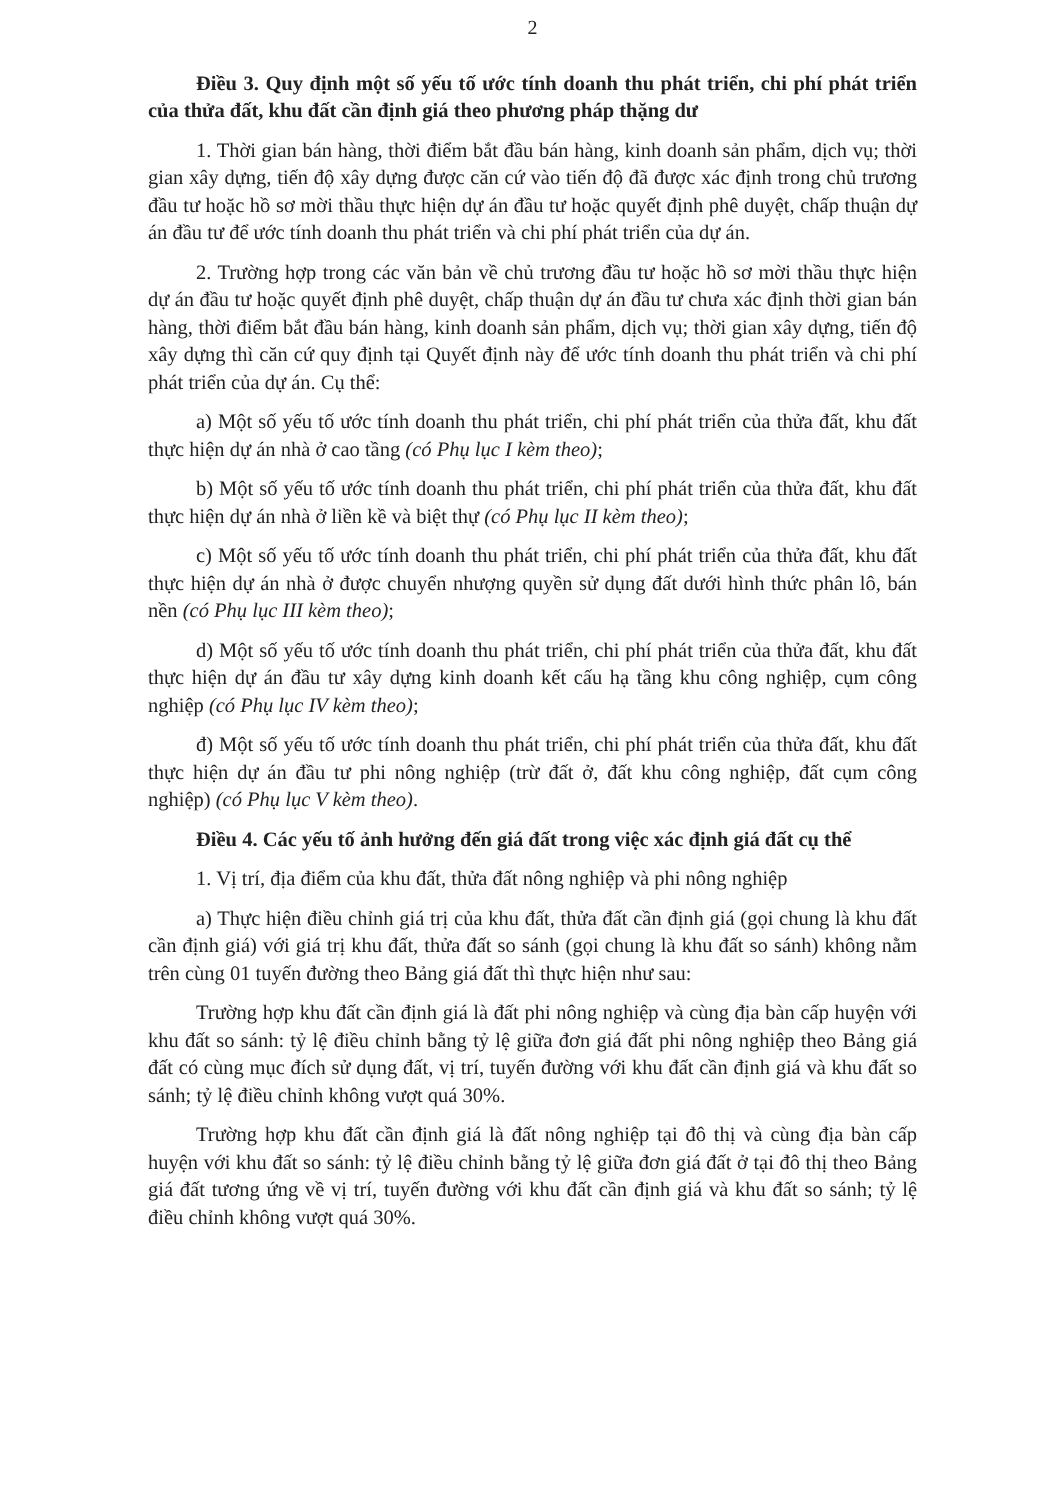2
Điều 3. Quy định một số yếu tố ước tính doanh thu phát triển, chi phí phát triển của thửa đất, khu đất cần định giá theo phương pháp thặng dư
1. Thời gian bán hàng, thời điểm bắt đầu bán hàng, kinh doanh sản phẩm, dịch vụ; thời gian xây dựng, tiến độ xây dựng được căn cứ vào tiến độ đã được xác định trong chủ trương đầu tư hoặc hồ sơ mời thầu thực hiện dự án đầu tư hoặc quyết định phê duyệt, chấp thuận dự án đầu tư để ước tính doanh thu phát triển và chi phí phát triển của dự án.
2. Trường hợp trong các văn bản về chủ trương đầu tư hoặc hồ sơ mời thầu thực hiện dự án đầu tư hoặc quyết định phê duyệt, chấp thuận dự án đầu tư chưa xác định thời gian bán hàng, thời điểm bắt đầu bán hàng, kinh doanh sản phẩm, dịch vụ; thời gian xây dựng, tiến độ xây dựng thì căn cứ quy định tại Quyết định này để ước tính doanh thu phát triển và chi phí phát triển của dự án. Cụ thể:
a) Một số yếu tố ước tính doanh thu phát triển, chi phí phát triển của thửa đất, khu đất thực hiện dự án nhà ở cao tầng (có Phụ lục I kèm theo);
b) Một số yếu tố ước tính doanh thu phát triển, chi phí phát triển của thửa đất, khu đất thực hiện dự án nhà ở liền kề và biệt thự (có Phụ lục II kèm theo);
c) Một số yếu tố ước tính doanh thu phát triển, chi phí phát triển của thửa đất, khu đất thực hiện dự án nhà ở được chuyển nhượng quyền sử dụng đất dưới hình thức phân lô, bán nền (có Phụ lục III kèm theo);
d) Một số yếu tố ước tính doanh thu phát triển, chi phí phát triển của thửa đất, khu đất thực hiện dự án đầu tư xây dựng kinh doanh kết cấu hạ tầng khu công nghiệp, cụm công nghiệp (có Phụ lục IV kèm theo);
đ) Một số yếu tố ước tính doanh thu phát triển, chi phí phát triển của thửa đất, khu đất thực hiện dự án đầu tư phi nông nghiệp (trừ đất ở, đất khu công nghiệp, đất cụm công nghiệp) (có Phụ lục V kèm theo).
Điều 4. Các yếu tố ảnh hưởng đến giá đất trong việc xác định giá đất cụ thể
1. Vị trí, địa điểm của khu đất, thửa đất nông nghiệp và phi nông nghiệp
a) Thực hiện điều chỉnh giá trị của khu đất, thửa đất cần định giá (gọi chung là khu đất cần định giá) với giá trị khu đất, thửa đất so sánh (gọi chung là khu đất so sánh) không nằm trên cùng 01 tuyến đường theo Bảng giá đất thì thực hiện như sau:
Trường hợp khu đất cần định giá là đất phi nông nghiệp và cùng địa bàn cấp huyện với khu đất so sánh: tỷ lệ điều chỉnh bằng tỷ lệ giữa đơn giá đất phi nông nghiệp theo Bảng giá đất có cùng mục đích sử dụng đất, vị trí, tuyến đường với khu đất cần định giá và khu đất so sánh; tỷ lệ điều chỉnh không vượt quá 30%.
Trường hợp khu đất cần định giá là đất nông nghiệp tại đô thị và cùng địa bàn cấp huyện với khu đất so sánh: tỷ lệ điều chỉnh bằng tỷ lệ giữa đơn giá đất ở tại đô thị theo Bảng giá đất tương ứng về vị trí, tuyến đường với khu đất cần định giá và khu đất so sánh; tỷ lệ điều chỉnh không vượt quá 30%.